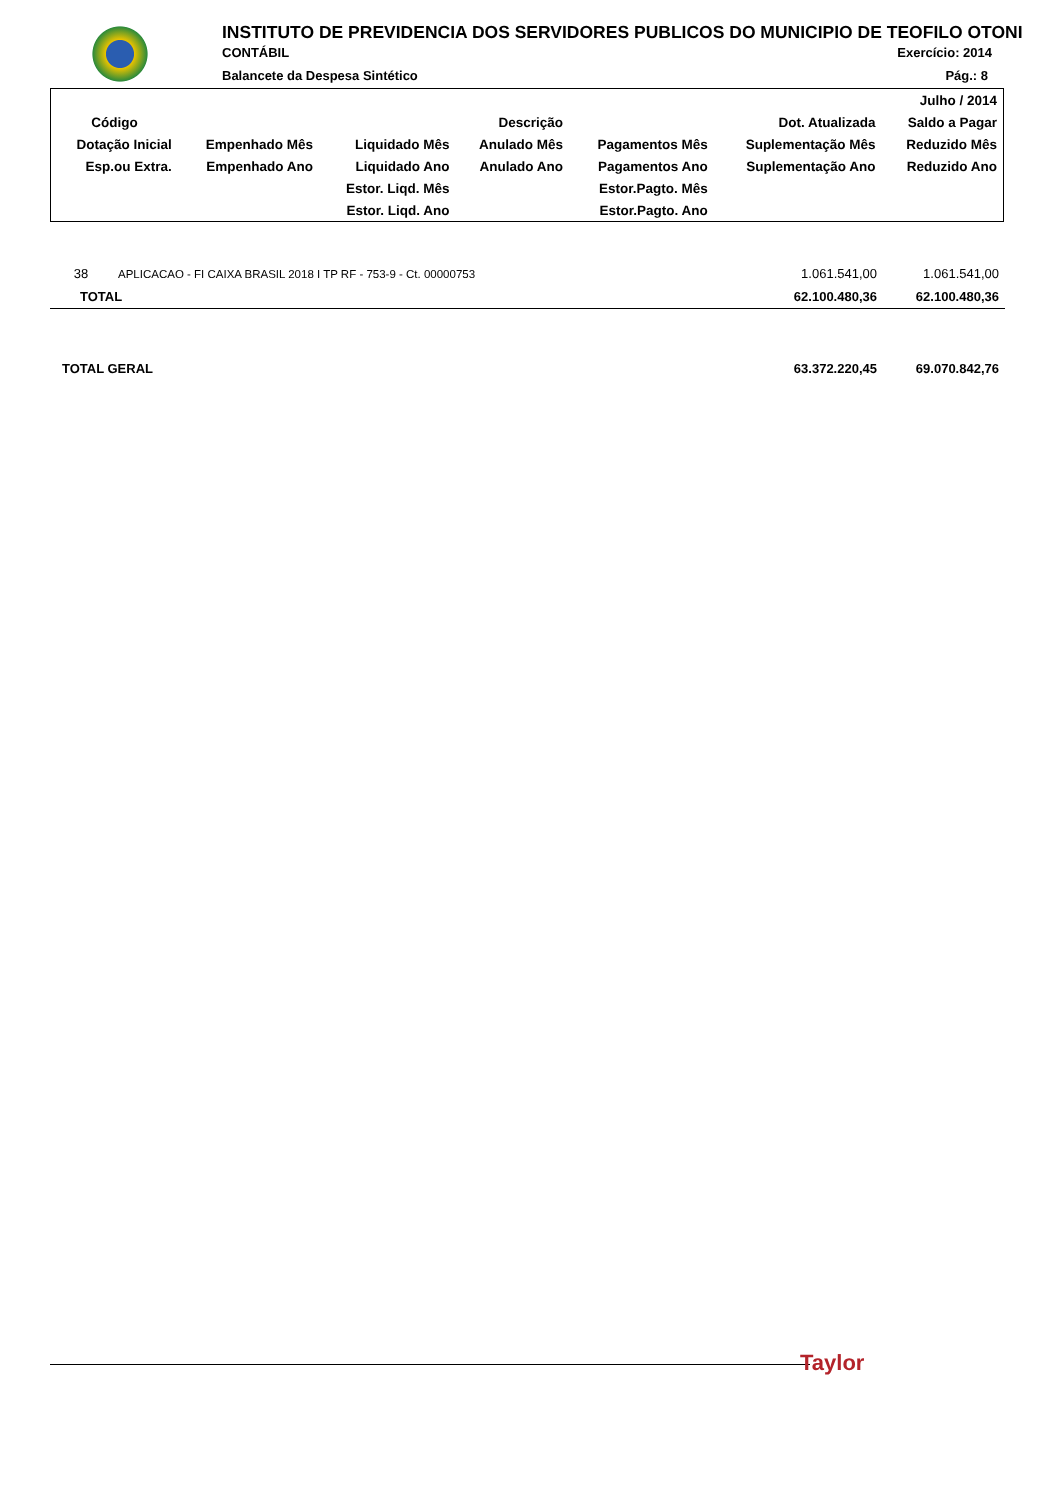INSTITUTO DE PREVIDENCIA DOS SERVIDORES PUBLICOS DO MUNICIPIO DE TEOFILO OTONI
CONTÁBIL Exercício: 2014
Balancete da Despesa Sintético Pág.: 8
| | | | | | | Julho / 2014 |
| Código | Descrição | | | | Dot. Atualizada | Saldo a Pagar |
| Dotação Inicial | Empenhado Mês | Liquidado Mês | Anulado Mês | Pagamentos Mês | Suplementação Mês | Reduzido Mês |
| Esp.ou Extra. | Empenhado Ano | Liquidado Ano | Anulado Ano | Pagamentos Ano | Suplementação Ano | Reduzido Ano |
| | | Estor. Liqd. Mês | | Estor.Pagto. Mês | | |
| | | Estor. Liqd. Ano | | Estor.Pagto. Ano | | |
| 38 | APLICACAO - FI CAIXA BRASIL 2018 I TP RF - 753-9 - Ct. 00000753 | 1.061.541,00 | 1.061.541,00 |
| TOTAL | | 62.100.480,36 | 62.100.480,36 |
| TOTAL GERAL | | 63.372.220,45 | 69.070.842,76 |
Taylor